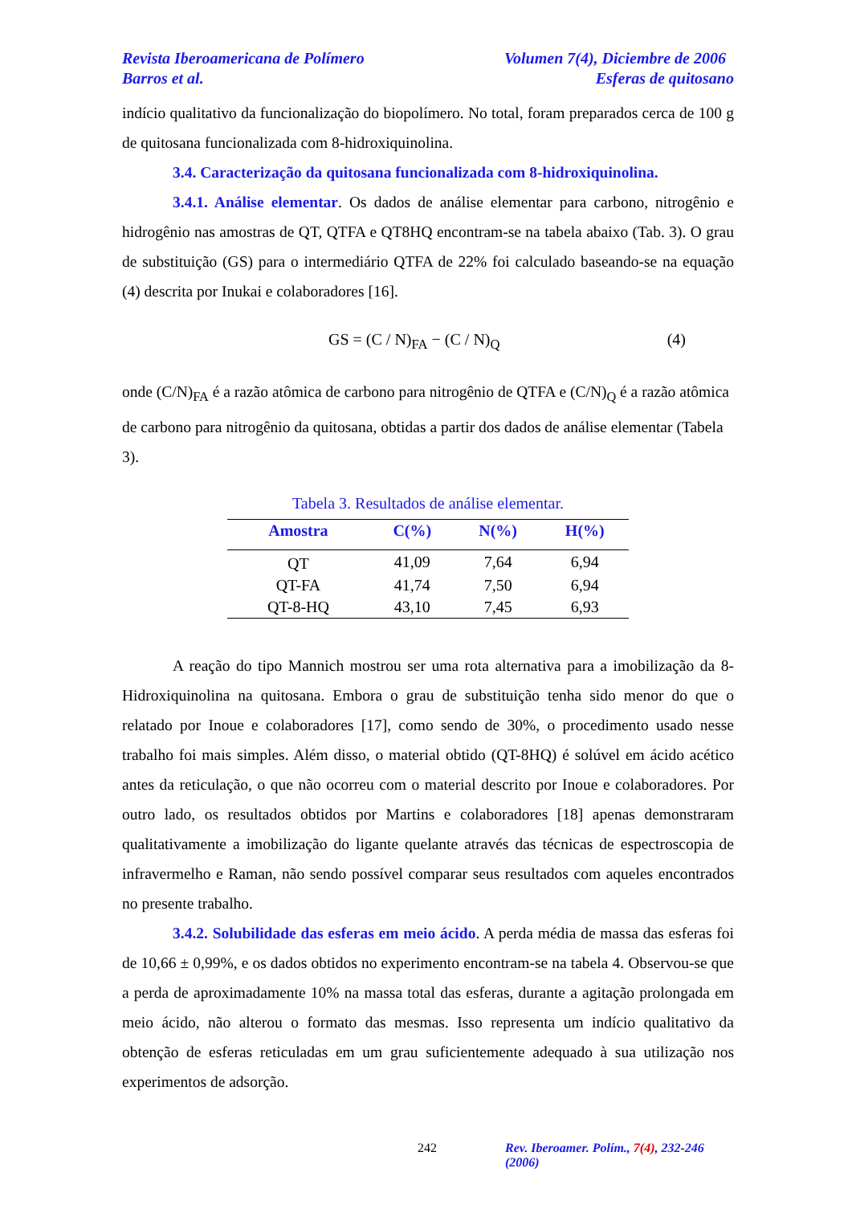Revista Iberoamericana de Polímero Volumen 7(4), Diciembre de 2006
Barros et al. Esferas de quitosano
indício qualitativo da funcionalização do biopolímero. No total, foram preparados cerca de 100 g de quitosana funcionalizada com 8-hidroxiquinolina.
3.4. Caracterização da quitosana funcionalizada com 8-hidroxiquinolina.
3.4.1. Análise elementar. Os dados de análise elementar para carbono, nitrogênio e hidrogênio nas amostras de QT, QTFA e QT8HQ encontram-se na tabela abaixo (Tab. 3). O grau de substituição (GS) para o intermediário QTFA de 22% foi calculado baseando-se na equação (4) descrita por Inukai e colaboradores [16].
GS = (C / N)<sub>FA</sub> − (C / N)<sub>Q</sub> (4)
onde (C/N)<sub>FA</sub> é a razão atômica de carbono para nitrogênio de QTFA e (C/N)<sub>Q</sub> é a razão atômica de carbono para nitrogênio da quitosana, obtidas a partir dos dados de análise elementar (Tabela 3).
Tabela 3. Resultados de análise elementar.
| Amostra | C(%) | N(%) | H(%) |
| --- | --- | --- | --- |
| QT | 41,09 | 7,64 | 6,94 |
| QT-FA | 41,74 | 7,50 | 6,94 |
| QT-8-HQ | 43,10 | 7,45 | 6,93 |
A reação do tipo Mannich mostrou ser uma rota alternativa para a imobilização da 8-Hidroxiquinolina na quitosana. Embora o grau de substituição tenha sido menor do que o relatado por Inoue e colaboradores [17], como sendo de 30%, o procedimento usado nesse trabalho foi mais simples. Além disso, o material obtido (QT-8HQ) é solúvel em ácido acético antes da reticulação, o que não ocorreu com o material descrito por Inoue e colaboradores. Por outro lado, os resultados obtidos por Martins e colaboradores [18] apenas demonstraram qualitativamente a imobilização do ligante quelante através das técnicas de espectroscopia de infravermelho e Raman, não sendo possível comparar seus resultados com aqueles encontrados no presente trabalho.
3.4.2. Solubilidade das esferas em meio ácido. A perda média de massa das esferas foi de 10,66 ± 0,99%, e os dados obtidos no experimento encontram-se na tabela 4. Observou-se que a perda de aproximadamente 10% na massa total das esferas, durante a agitação prolongada em meio ácido, não alterou o formato das mesmas. Isso representa um indício qualitativo da obtenção de esferas reticuladas em um grau suficientemente adequado à sua utilização nos experimentos de adsorção.
242 Rev. Iberoamer. Polím., 7(4), 232-246 (2006)